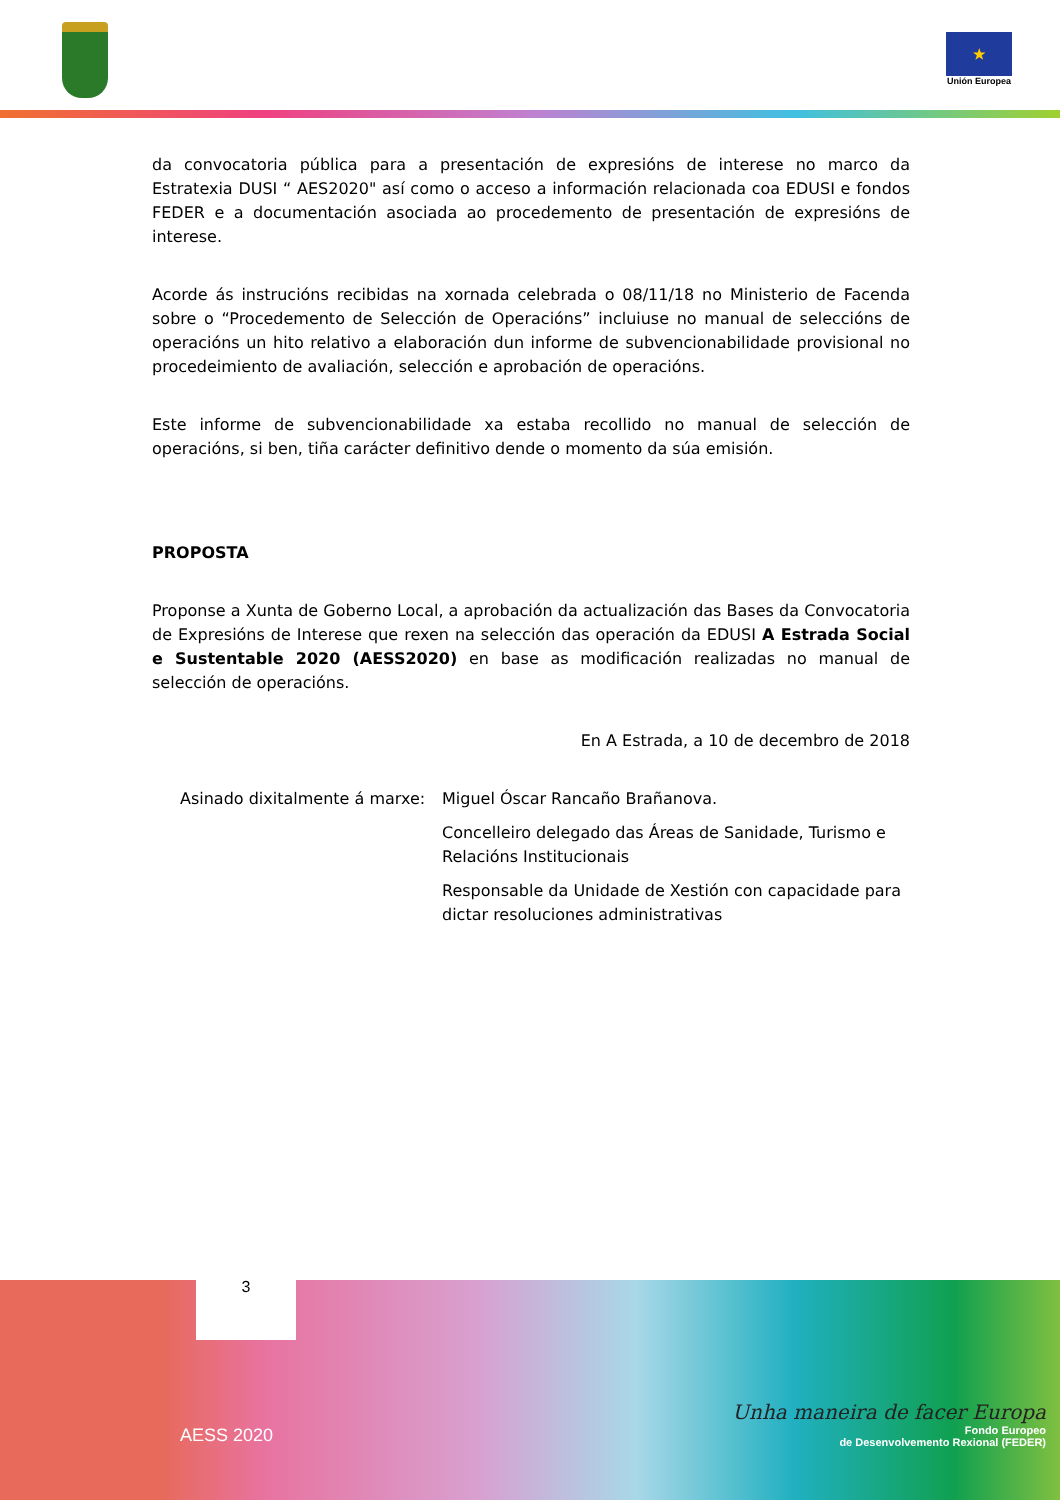★
Unión Europea
da convocatoria pública para a presentación de expresións de interese no marco da Estratexia DUSI “ AES2020" así como o acceso a información relacionada coa EDUSI e fondos FEDER e a documentación asociada ao procedemento de presentación de expresións de interese.
Acorde ás instrucións recibidas na xornada celebrada o 08/11/18 no Ministerio de Facenda sobre o “Procedemento de Selección de Operacións” incluiuse no manual de seleccións de operacións un hito relativo a elaboración dun informe de subvencionabilidade provisional no procedeimiento de avaliación, selección e aprobación de operacións.
Este informe de subvencionabilidade xa estaba recollido no manual de selección de operacións, si ben, tiña carácter definitivo dende o momento da súa emisión.
PROPOSTA
Proponse a Xunta de Goberno Local, a aprobación da actualización das Bases da Convocatoria de Expresións de Interese que rexen na selección das operación da EDUSI A Estrada Social e Sustentable 2020 (AESS2020) en base as modificación realizadas no manual de selección de operacións.
En A Estrada, a 10 de decembro de 2018
Asinado dixitalmente á marxe: Miguel Óscar Rancaño Brañanova.
Concelleiro delegado das Áreas de Sanidade, Turismo e Relacións Institucionais
Responsable da Unidade de Xestión con capacidade para dictar resoluciones administrativas
3
AESS 2020
Unha maneira de facer Europa
Fondo Europeo
de Desenvolvemento Rexional (FEDER)